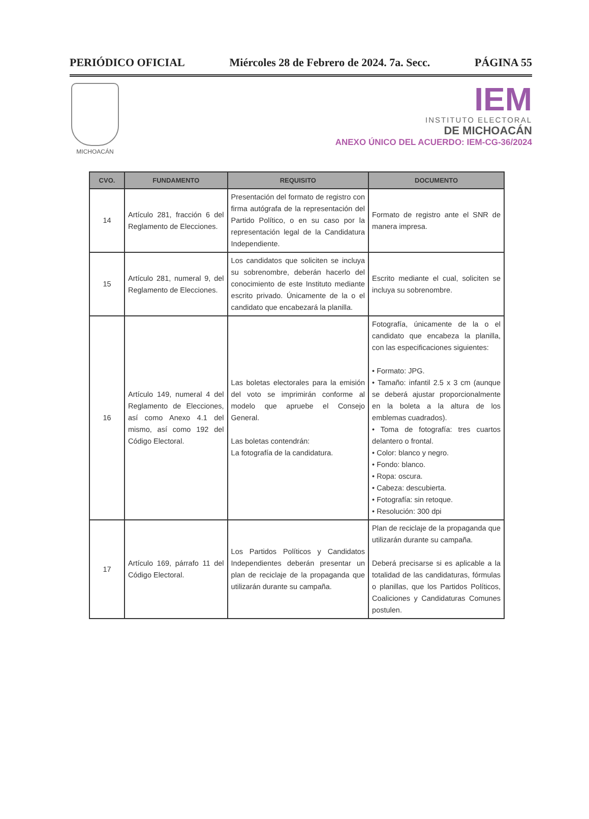PERIÓDICO OFICIAL Miércoles 28 de Febrero de 2024. 7a. Secc. PÁGINA 55
MICHOACÁN
IEM
INSTITUTO ELECTORAL
DE MICHOACÁN
ANEXO ÚNICO DEL ACUERDO: IEM-CG-36/2024
| CVO. | FUNDAMENTO | REQUISITO | DOCUMENTO |
| --- | --- | --- | --- |
| 14 | Artículo 281, fracción 6 del Reglamento de Elecciones. | Presentación del formato de registro con firma autógrafa de la representación del Partido Político, o en su caso por la representación legal de la Candidatura Independiente. | Formato de registro ante el SNR de manera impresa. |
| 15 | Artículo 281, numeral 9, del Reglamento de Elecciones. | Los candidatos que soliciten se incluya su sobrenombre, deberán hacerlo del conocimiento de este Instituto mediante escrito privado. Únicamente de la o el candidato que encabezará la planilla. | Escrito mediante el cual, soliciten se incluya su sobrenombre. |
| 16 | Artículo 149, numeral 4 del Reglamento de Elecciones, así como Anexo 4.1 del mismo, así como 192 del Código Electoral. | Las boletas electorales para la emisión del voto se imprimirán conforme al modelo que apruebe el Consejo General. Las boletas contendrán: La fotografía de la candidatura. | Fotografía, únicamente de la o el candidato que encabeza la planilla, con las especificaciones siguientes: • Formato: JPG. • Tamaño: infantil 2.5 x 3 cm (aunque se deberá ajustar proporcionalmente en la boleta a la altura de los emblemas cuadrados). • Toma de fotografía: tres cuartos delantero o frontal. • Color: blanco y negro. • Fondo: blanco. • Ropa: oscura. • Cabeza: descubierta. • Fotografía: sin retoque. • Resolución: 300 dpi |
| 17 | Artículo 169, párrafo 11 del Código Electoral. | Los Partidos Políticos y Candidatos Independientes deberán presentar un plan de reciclaje de la propaganda que utilizarán durante su campaña. | Plan de reciclaje de la propaganda que utilizarán durante su campaña. Deberá precisarse si es aplicable a la totalidad de las candidaturas, fórmulas o planillas, que los Partidos Políticos, Coaliciones y Candidaturas Comunes postulen. |